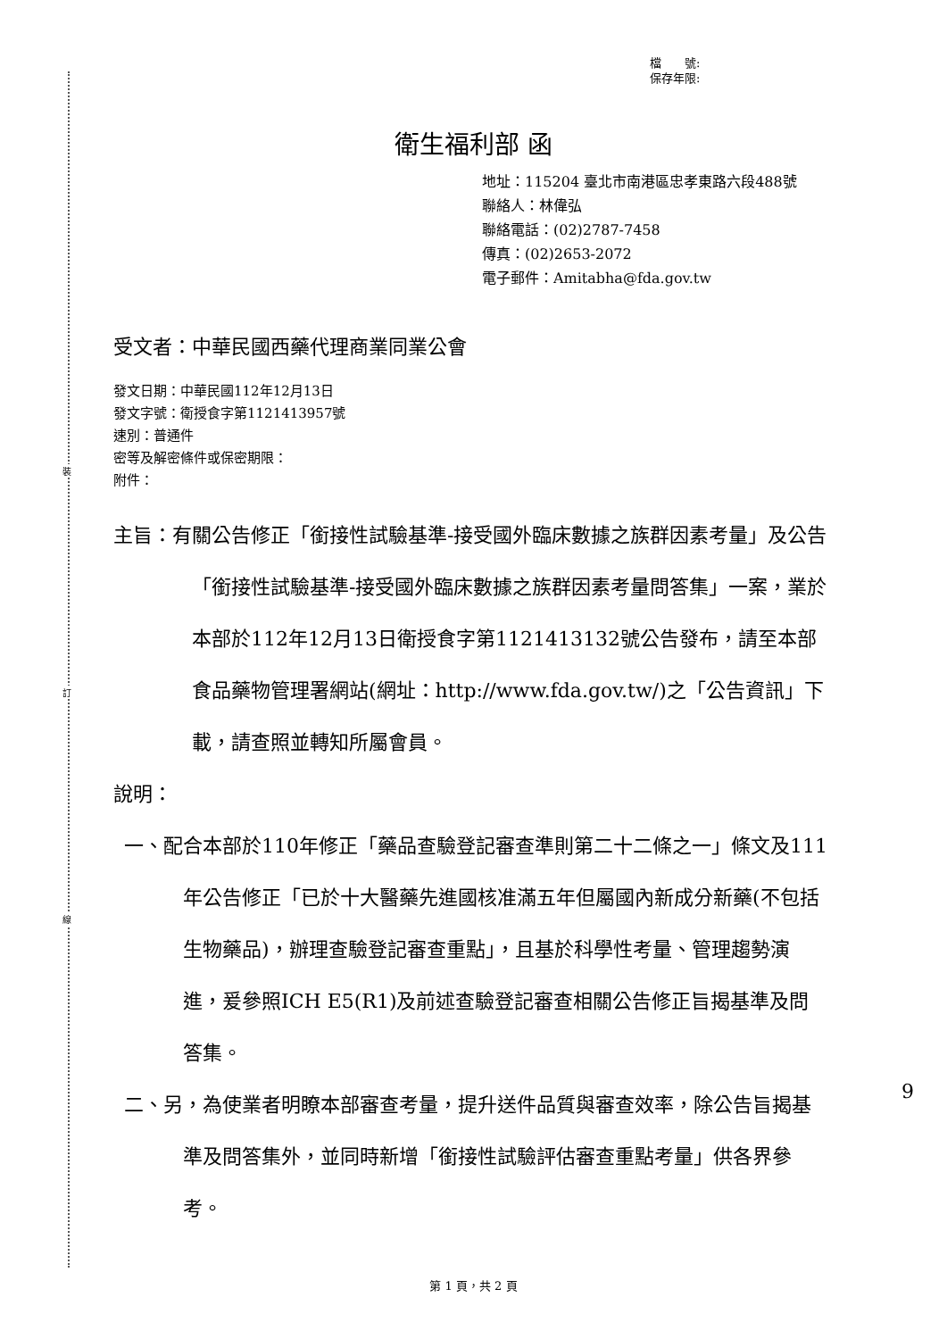裝
訂
線
檔　　號:
保存年限:
衛生福利部 函
地址：115204 臺北市南港區忠孝東路六段488號
聯絡人：林偉弘
聯絡電話：(02)2787-7458
傳真：(02)2653-2072
電子郵件：Amitabha@fda.gov.tw
受文者：中華民國西藥代理商業同業公會
發文日期：中華民國112年12月13日
發文字號：衛授食字第1121413957號
速別：普通件
密等及解密條件或保密期限：
附件：
主旨：有關公告修正「銜接性試驗基準-接受國外臨床數據之族群因素考量」及公告「銜接性試驗基準-接受國外臨床數據之族群因素考量問答集」一案，業於本部於112年12月13日衛授食字第1121413132號公告發布，請至本部食品藥物管理署網站(網址：http://www.fda.gov.tw/)之「公告資訊」下載，請查照並轉知所屬會員。
說明：
一、配合本部於110年修正「藥品查驗登記審查準則第二十二條之一」條文及111年公告修正「已於十大醫藥先進國核准滿五年但屬國內新成分新藥(不包括生物藥品)，辦理查驗登記審查重點」，且基於科學性考量、管理趨勢演進，爰參照ICH E5(R1)及前述查驗登記審查相關公告修正旨揭基準及問答集。
二、另，為使業者明瞭本部審查考量，提升送件品質與審查效率，除公告旨揭基準及問答集外，並同時新增「銜接性試驗評估審查重點考量」供各界參考。
9
第 1 頁，共 2 頁